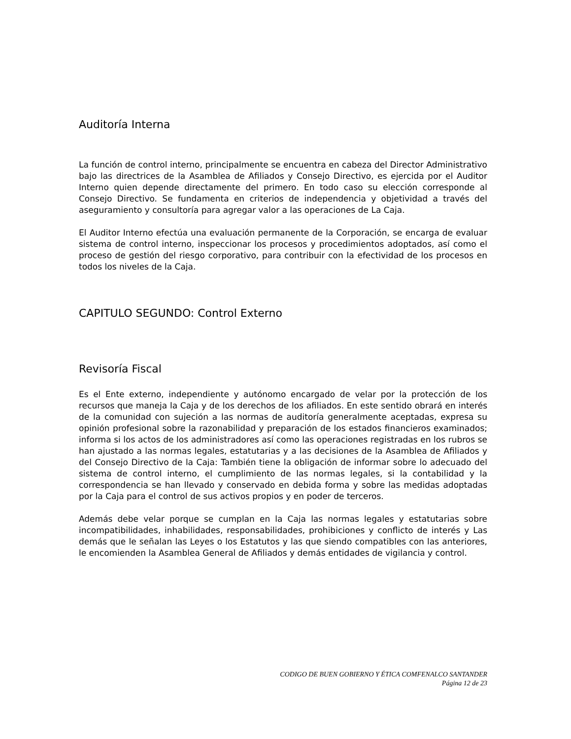Auditoría Interna
La función de control interno, principalmente se encuentra en cabeza del Director Administrativo bajo las directrices de la Asamblea de Afiliados y Consejo Directivo, es ejercida por el Auditor Interno quien depende directamente del primero. En todo caso su elección corresponde al Consejo Directivo. Se fundamenta en criterios de independencia y objetividad a través del aseguramiento y consultoría para agregar valor a las operaciones de La Caja.
El Auditor Interno efectúa una evaluación permanente de la Corporación, se encarga de evaluar sistema de control interno, inspeccionar los procesos y procedimientos adoptados, así como el proceso de gestión del riesgo corporativo, para contribuir con la efectividad de los procesos en todos los niveles de la Caja.
CAPITULO SEGUNDO: Control Externo
Revisoría Fiscal
Es el Ente externo, independiente y autónomo encargado de velar por la protección de los recursos que maneja la Caja y de los derechos de los afiliados. En este sentido obrará en interés de la comunidad con sujeción a las normas de auditoría generalmente aceptadas, expresa su opinión profesional sobre la razonabilidad y preparación de los estados financieros examinados; informa si los actos de los administradores así como las operaciones registradas en los rubros se han ajustado a las normas legales, estatutarias y a las decisiones de la Asamblea de Afiliados y del Consejo Directivo de la Caja: También tiene la obligación de informar sobre lo adecuado del sistema de control interno, el cumplimiento de las normas legales, si la contabilidad y la correspondencia se han llevado y conservado en debida forma y sobre las medidas adoptadas por la Caja para el control de sus activos propios y en poder de terceros.
Además debe velar porque se cumplan en la Caja las normas legales y estatutarias sobre incompatibilidades, inhabilidades, responsabilidades, prohibiciones y conflicto de interés y Las demás que le señalan las Leyes o los Estatutos y las que siendo compatibles con las anteriores, le encomienden la Asamblea General de Afiliados y demás entidades de vigilancia y control.
CODIGO DE BUEN GOBIERNO Y ÉTICA COMFENALCO SANTANDER
Página 12 de 23